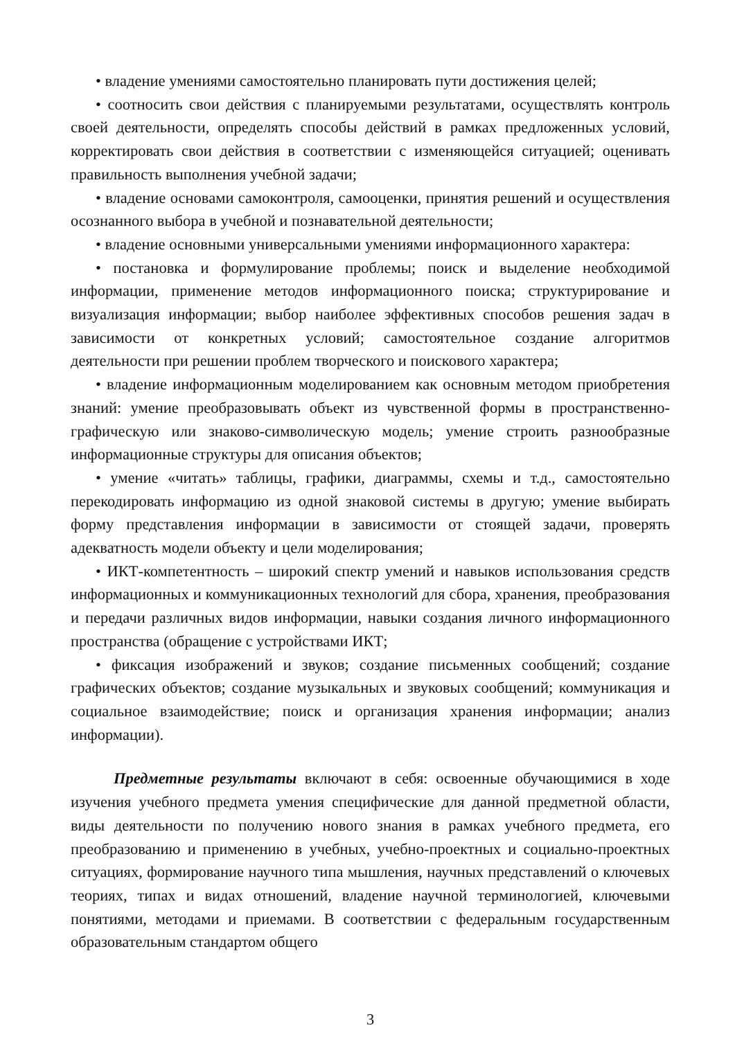• владение умениями самостоятельно планировать пути достижения целей;
• соотносить свои действия с планируемыми результатами, осуществлять контроль своей деятельности, определять способы действий в рамках предложенных условий, корректировать свои действия в соответствии с изменяющейся ситуацией; оценивать правильность выполнения учебной задачи;
• владение основами самоконтроля, самооценки, принятия решений и осуществления осознанного выбора в учебной и познавательной деятельности;
• владение основными универсальными умениями информационного характера:
• постановка и формулирование проблемы; поиск и выделение необходимой информации, применение методов информационного поиска; структурирование и визуализация информации; выбор наиболее эффективных способов решения задач в зависимости от конкретных условий; самостоятельное создание алгоритмов деятельности при решении проблем творческого и поискового характера;
• владение информационным моделированием как основным методом приобретения знаний: умение преобразовывать объект из чувственной формы в пространственно-графическую или знаково-символическую модель; умение строить разнообразные информационные структуры для описания объектов;
• умение «читать» таблицы, графики, диаграммы, схемы и т.д., самостоятельно перекодировать информацию из одной знаковой системы в другую; умение выбирать форму представления информации в зависимости от стоящей задачи, проверять адекватность модели объекту и цели моделирования;
• ИКТ-компетентность – широкий спектр умений и навыков использования средств информационных и коммуникационных технологий для сбора, хранения, преобразования и передачи различных видов информации, навыки создания личного информационного пространства (обращение с устройствами ИКТ;
• фиксация изображений и звуков; создание письменных сообщений; создание графических объектов; создание музыкальных и звуковых сообщений; коммуникация и социальное взаимодействие; поиск и организация хранения информации; анализ информации).
Предметные результаты включают в себя: освоенные обучающимися в ходе изучения учебного предмета умения специфические для данной предметной области, виды деятельности по получению нового знания в рамках учебного предмета, его преобразованию и применению в учебных, учебно-проектных и социально-проектных ситуациях, формирование научного типа мышления, научных представлений о ключевых теориях, типах и видах отношений, владение научной терминологией, ключевыми понятиями, методами и приемами. В соответствии с федеральным государственным образовательным стандартом общего
3